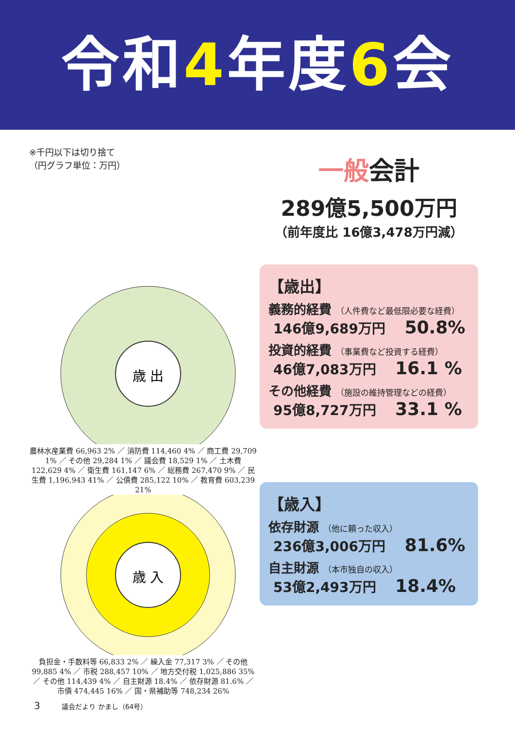令和4年度6会
※千円以下は切り捨て
（円グラフ単位：万円）
歳 出
農林水産業費 66,963 2% ／ 消防費 114,460 4% ／ 商工費 29,709 1% ／ その他 29,284 1% ／ 議会費 18,529 1% ／ 土木費 122,629 4% ／ 衛生費 161,147 6% ／ 総務費 267,470 9% ／ 民生費 1,196,943 41% ／ 公債費 285,122 10% ／ 教育費 603,239 21%
歳 入
負担金・手数料等 66,833 2% ／ 繰入金 77,317 3% ／ その他 99,885 4% ／ 市税 288,457 10% ／ 地方交付税 1,025,886 35% ／ その他 114,439 4% ／ 自主財源 18.4% ／ 依存財源 81.6% ／ 市債 474,445 16% ／ 国・県補助等 748,234 26%
一般会計
289億5,500万円
（前年度比 16億3,478万円減）
【歳出】
義務的経費 （人件費など最低限必要な経費）
146億9,689万円 50.8%
投資的経費 （事業費など投資する経費）
46億7,083万円 16.1 %
その他経費 （施設の維持管理などの経費）
95億8,727万円 33.1 %
【歳入】
依存財源 （他に頼った収入）
236億3,006万円 81.6%
自主財源 （本市独自の収入）
53億2,493万円 18.4%
3 議会だより かまし（64号）